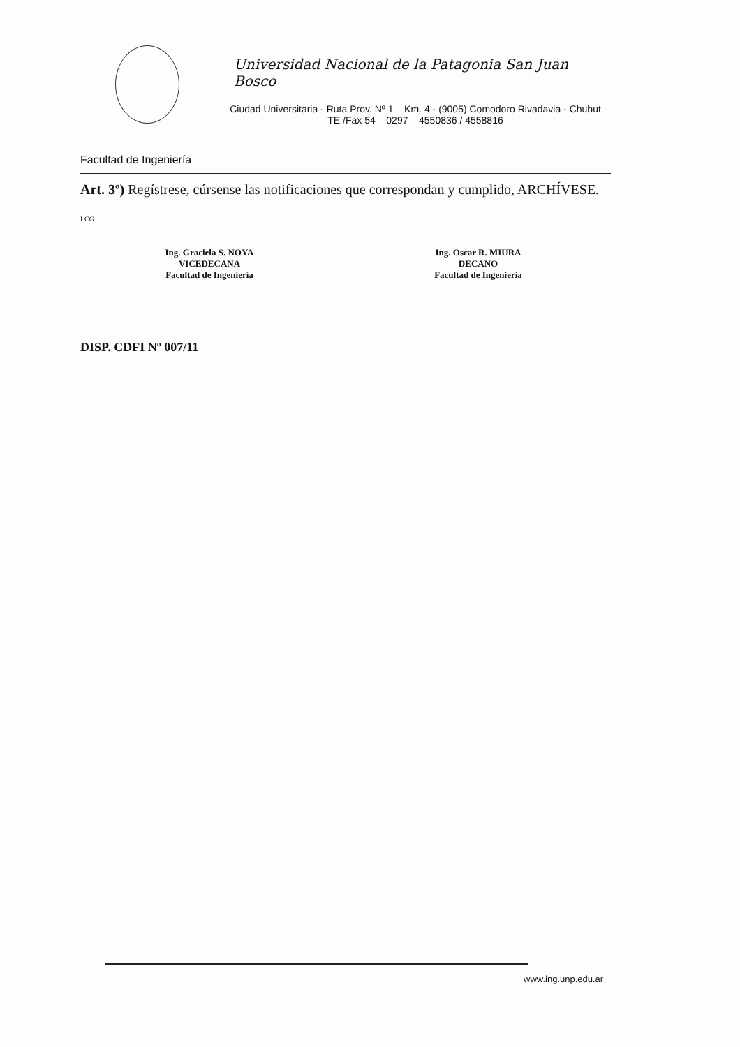Universidad Nacional de la Patagonia San Juan Bosco
Ciudad Universitaria - Ruta Prov. Nº 1 – Km. 4 - (9005) Comodoro Rivadavia - Chubut
TE /Fax 54 – 0297 – 4550836 / 4558816
Facultad de Ingeniería
Art. 3º) Regístrese, cúrsense las notificaciones que correspondan y cumplido, ARCHÍVESE.
LCG
Ing. Graciela S. NOYA
VICEDECANA
Facultad de Ingeniería
Ing. Oscar R. MIURA
DECANO
Facultad de Ingeniería
DISP. CDFI Nº 007/11
www.ing.unp.edu.ar